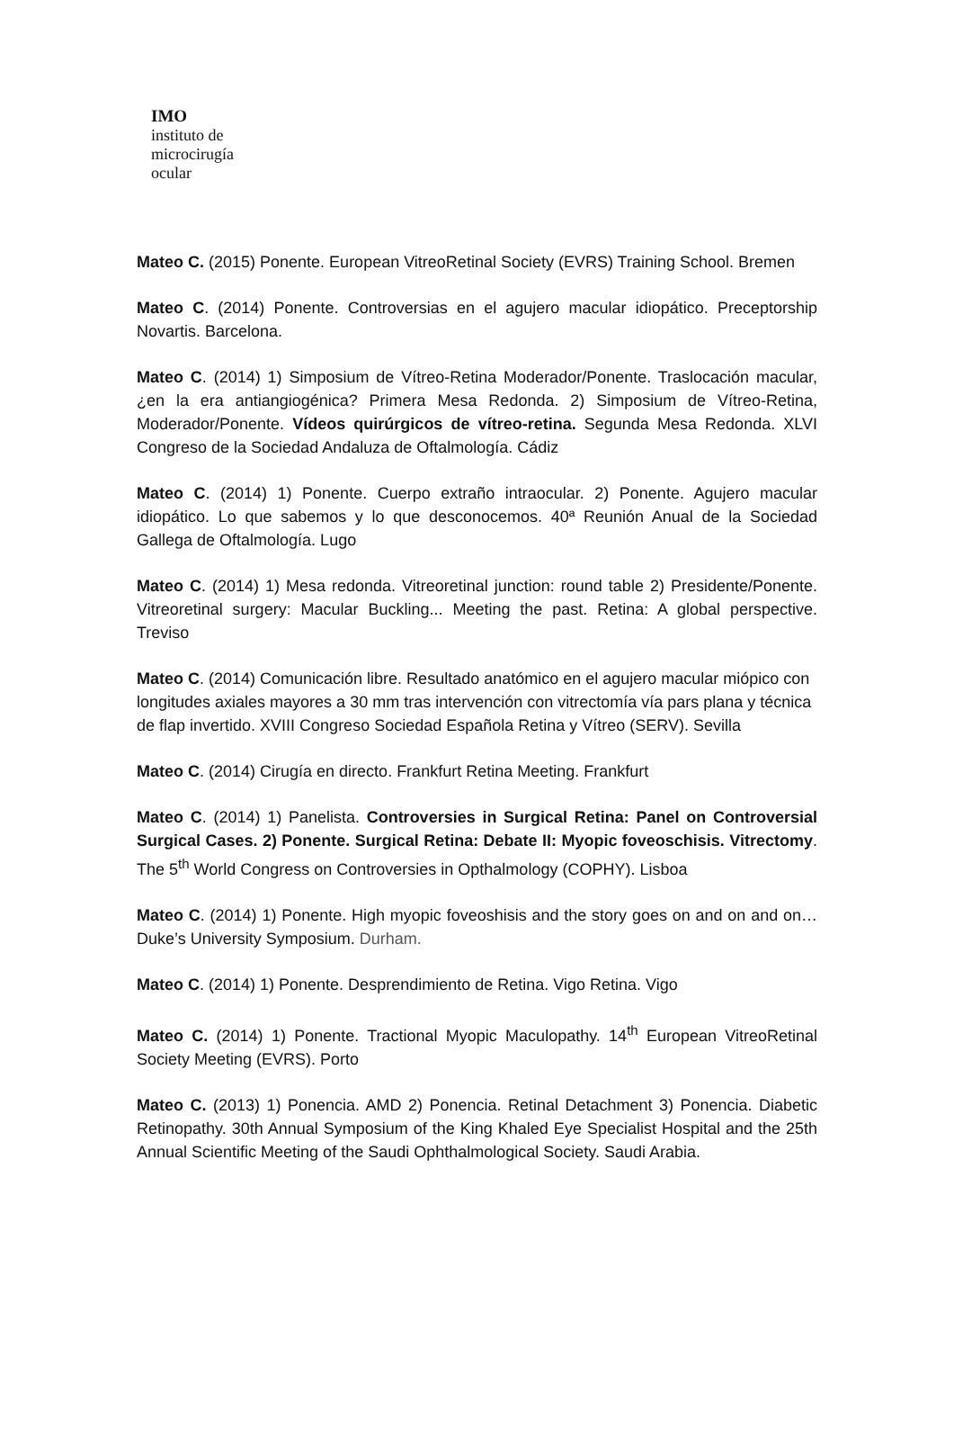IMO
instituto de
microcirugía
ocular
Mateo C. (2015) Ponente. European VitreoRetinal Society (EVRS) Training School. Bremen
Mateo C. (2014) Ponente. Controversias en el agujero macular idiopático. Preceptorship Novartis. Barcelona.
Mateo C. (2014) 1) Simposium de Vítreo-Retina Moderador/Ponente. Traslocación macular, ¿en la era antiangiogénica? Primera Mesa Redonda. 2) Simposium de Vítreo-Retina, Moderador/Ponente. Vídeos quirúrgicos de vítreo-retina. Segunda Mesa Redonda. XLVI Congreso de la Sociedad Andaluza de Oftalmología. Cádiz
Mateo C. (2014) 1) Ponente. Cuerpo extraño intraocular. 2) Ponente. Agujero macular idiopático. Lo que sabemos y lo que desconocemos. 40ª Reunión Anual de la Sociedad Gallega de Oftalmología. Lugo
Mateo C. (2014) 1) Mesa redonda. Vitreoretinal junction: round table 2) Presidente/Ponente. Vitreoretinal surgery: Macular Buckling... Meeting the past. Retina: A global perspective. Treviso
Mateo C. (2014) Comunicación libre. Resultado anatómico en el agujero macular miópico con longitudes axiales mayores a 30 mm tras intervención con vitrectomía vía pars plana y técnica de flap invertido. XVIII Congreso Sociedad Española Retina y Vítreo (SERV). Sevilla
Mateo C. (2014) Cirugía en directo. Frankfurt Retina Meeting. Frankfurt
Mateo C. (2014) 1) Panelista. Controversies in Surgical Retina: Panel on Controversial Surgical Cases. 2) Ponente. Surgical Retina: Debate II: Myopic foveoschisis. Vitrectomy. The 5<sup>th</sup> World Congress on Controversies in Opthalmology (COPHY). Lisboa
Mateo C. (2014) 1) Ponente. High myopic foveoshisis and the story goes on and on and on… Duke’s University Symposium. Durham.
Mateo C. (2014) 1) Ponente. Desprendimiento de Retina. Vigo Retina. Vigo
Mateo C. (2014) 1) Ponente. Tractional Myopic Maculopathy. 14<sup>th</sup> European VitreoRetinal Society Meeting (EVRS). Porto
Mateo C. (2013) 1) Ponencia. AMD 2) Ponencia. Retinal Detachment 3) Ponencia. Diabetic Retinopathy. 30th Annual Symposium of the King Khaled Eye Specialist Hospital and the 25th Annual Scientific Meeting of the Saudi Ophthalmological Society. Saudi Arabia.